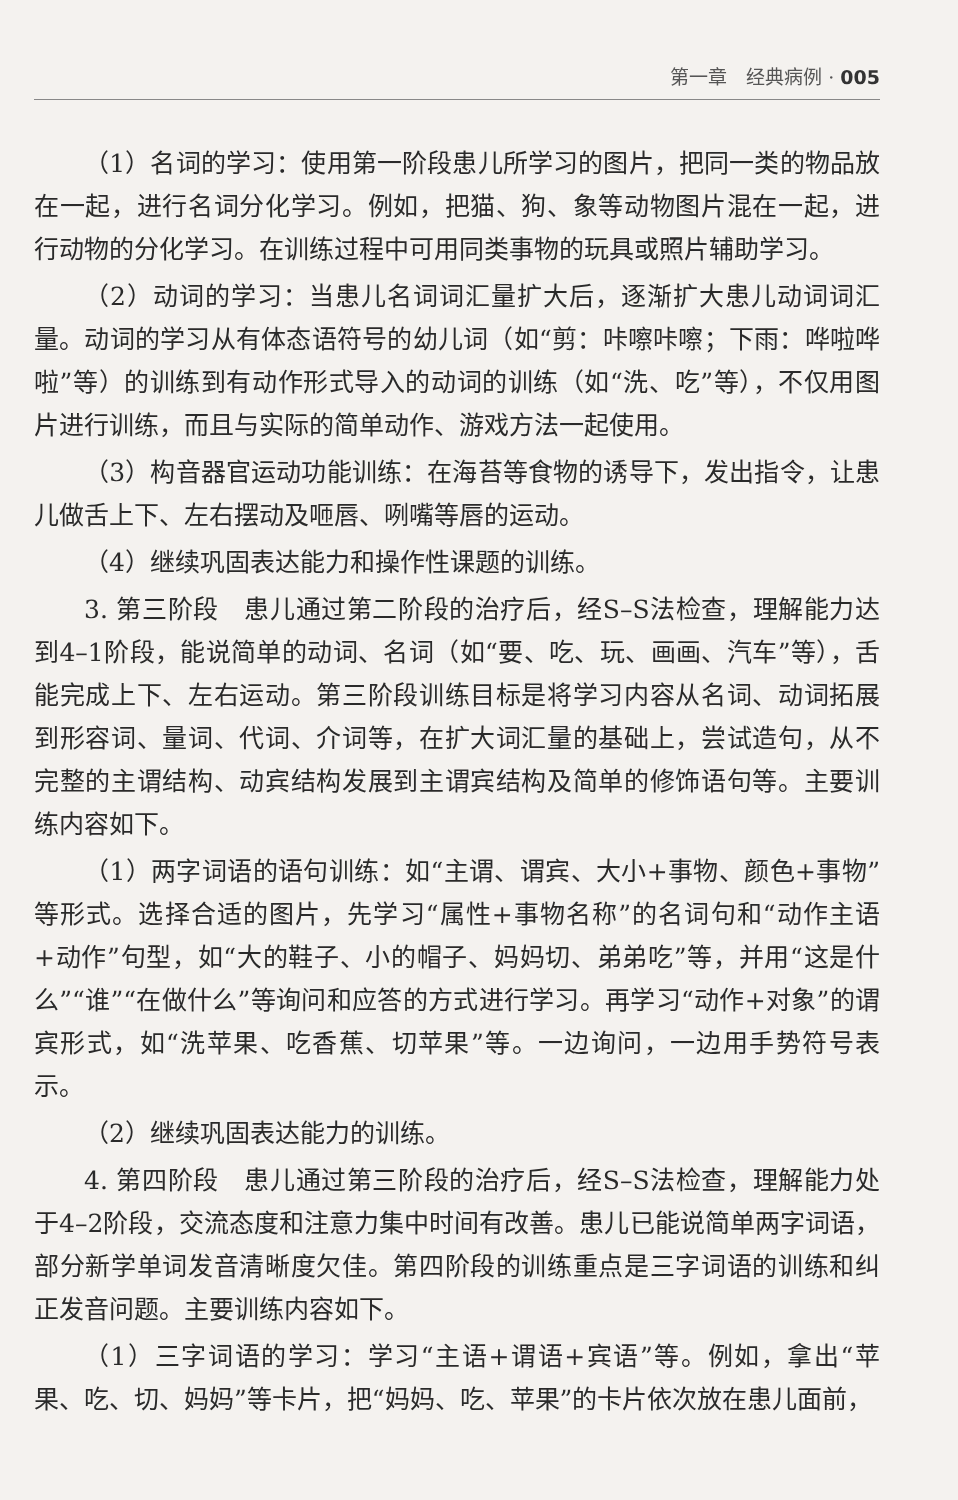第一章　经典病例 · 005
（1）名词的学习：使用第一阶段患儿所学习的图片，把同一类的物品放在一起，进行名词分化学习。例如，把猫、狗、象等动物图片混在一起，进行动物的分化学习。在训练过程中可用同类事物的玩具或照片辅助学习。
（2）动词的学习：当患儿名词词汇量扩大后，逐渐扩大患儿动词词汇量。动词的学习从有体态语符号的幼儿词（如“剪：咔嚓咔嚓；下雨：哗啦哗啦”等）的训练到有动作形式导入的动词的训练（如“洗、吃”等），不仅用图片进行训练，而且与实际的简单动作、游戏方法一起使用。
（3）构音器官运动功能训练：在海苔等食物的诱导下，发出指令，让患儿做舌上下、左右摆动及咂唇、咧嘴等唇的运动。
（4）继续巩固表达能力和操作性课题的训练。
3. 第三阶段　患儿通过第二阶段的治疗后，经S–S法检查，理解能力达到4–1阶段，能说简单的动词、名词（如“要、吃、玩、画画、汽车”等），舌能完成上下、左右运动。第三阶段训练目标是将学习内容从名词、动词拓展到形容词、量词、代词、介词等，在扩大词汇量的基础上，尝试造句，从不完整的主谓结构、动宾结构发展到主谓宾结构及简单的修饰语句等。主要训练内容如下。
（1）两字词语的语句训练：如“主谓、谓宾、大小+事物、颜色+事物”等形式。选择合适的图片，先学习“属性+事物名称”的名词句和“动作主语+动作”句型，如“大的鞋子、小的帽子、妈妈切、弟弟吃”等，并用“这是什么”“谁”“在做什么”等询问和应答的方式进行学习。再学习“动作+对象”的谓宾形式，如“洗苹果、吃香蕉、切苹果”等。一边询问，一边用手势符号表示。
（2）继续巩固表达能力的训练。
4. 第四阶段　患儿通过第三阶段的治疗后，经S–S法检查，理解能力处于4–2阶段，交流态度和注意力集中时间有改善。患儿已能说简单两字词语，部分新学单词发音清晰度欠佳。第四阶段的训练重点是三字词语的训练和纠正发音问题。主要训练内容如下。
（1）三字词语的学习：学习“主语+谓语+宾语”等。例如，拿出“苹果、吃、切、妈妈”等卡片，把“妈妈、吃、苹果”的卡片依次放在患儿面前，